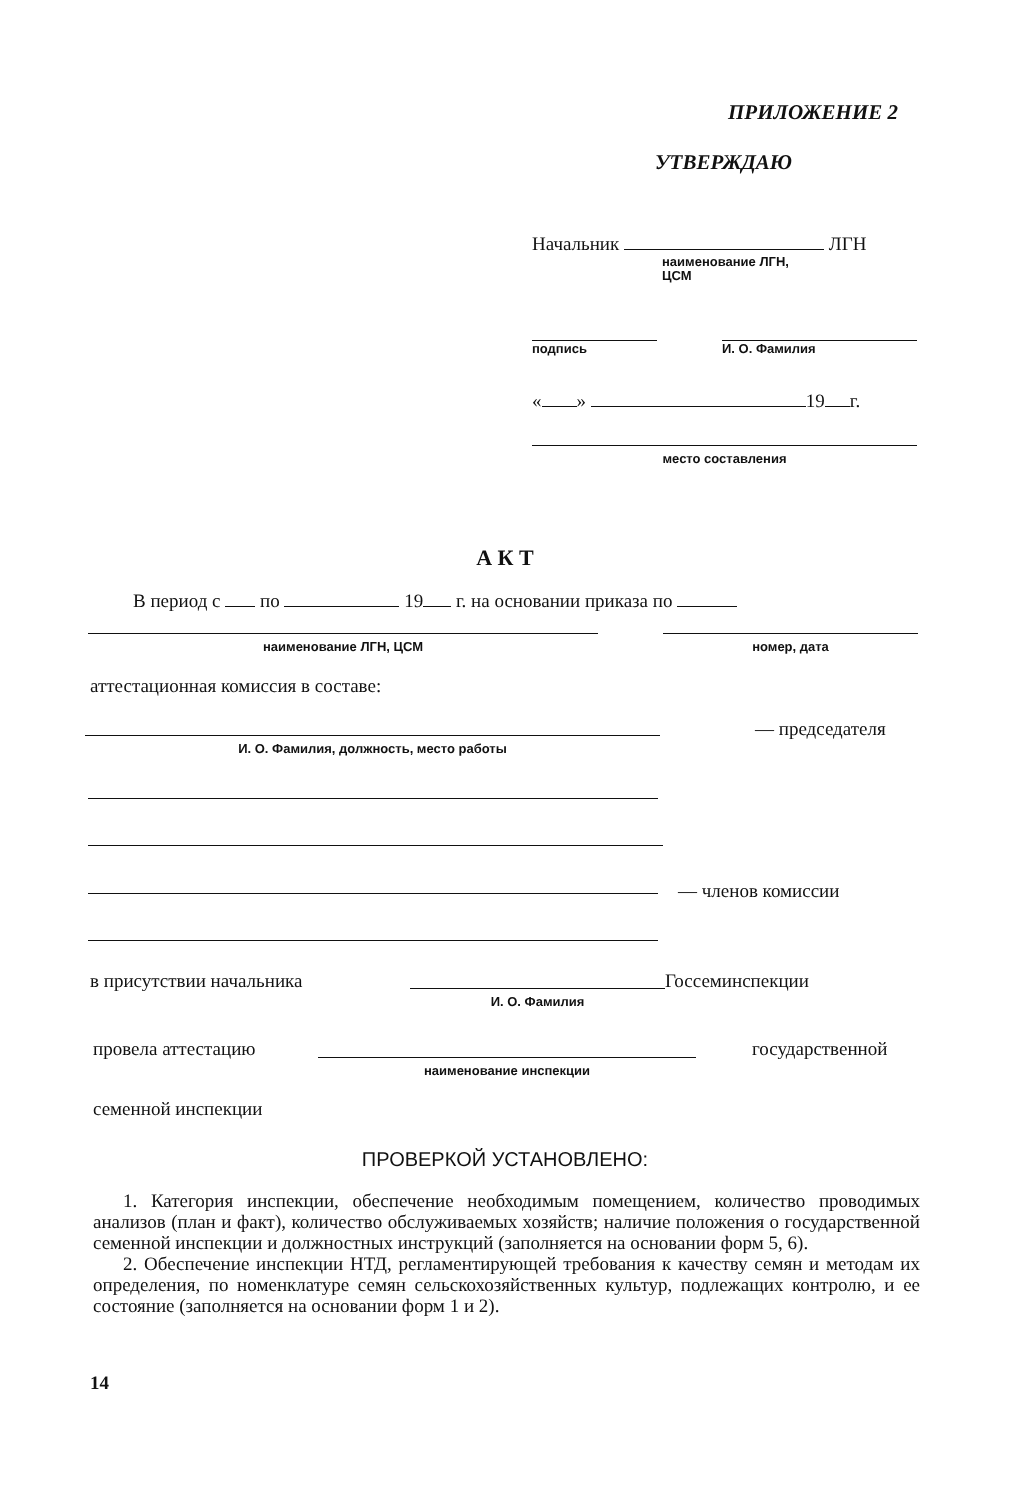ПРИЛОЖЕНИЕ 2
УТВЕРЖДАЮ
Начальник ЛГН
наименование ЛГН,
ЦСМ
подпись И. О. Фамилия
« » 19 г.
место составления
А К Т
В период с по 19 г. на основании приказа по
наименование ЛГН, ЦСМ номер, дата
аттестационная комиссия в составе:
И. О. Фамилия, должность, место работы
— председателя
— членов комиссии
в присутствии начальника
И. О. Фамилия
Госсеминспекции
провела аттестацию
наименование инспекции
государственной
семенной инспекции
ПРОВЕРКОЙ УСТАНОВЛЕНО:
1. Категория инспекции, обеспечение необходимым помещением, количество проводимых анализов (план и факт), количество обслуживаемых хозяйств; наличие положения о государственной семенной инспекции и должностных инструкций (заполняется на основании форм 5, 6).
2. Обеспечение инспекции НТД, регламентирующей требования к качеству семян и методам их определения, по номенклатуре семян сельскохозяйственных культур, подлежащих контролю, и ее состояние (заполняется на основании форм 1 и 2).
14